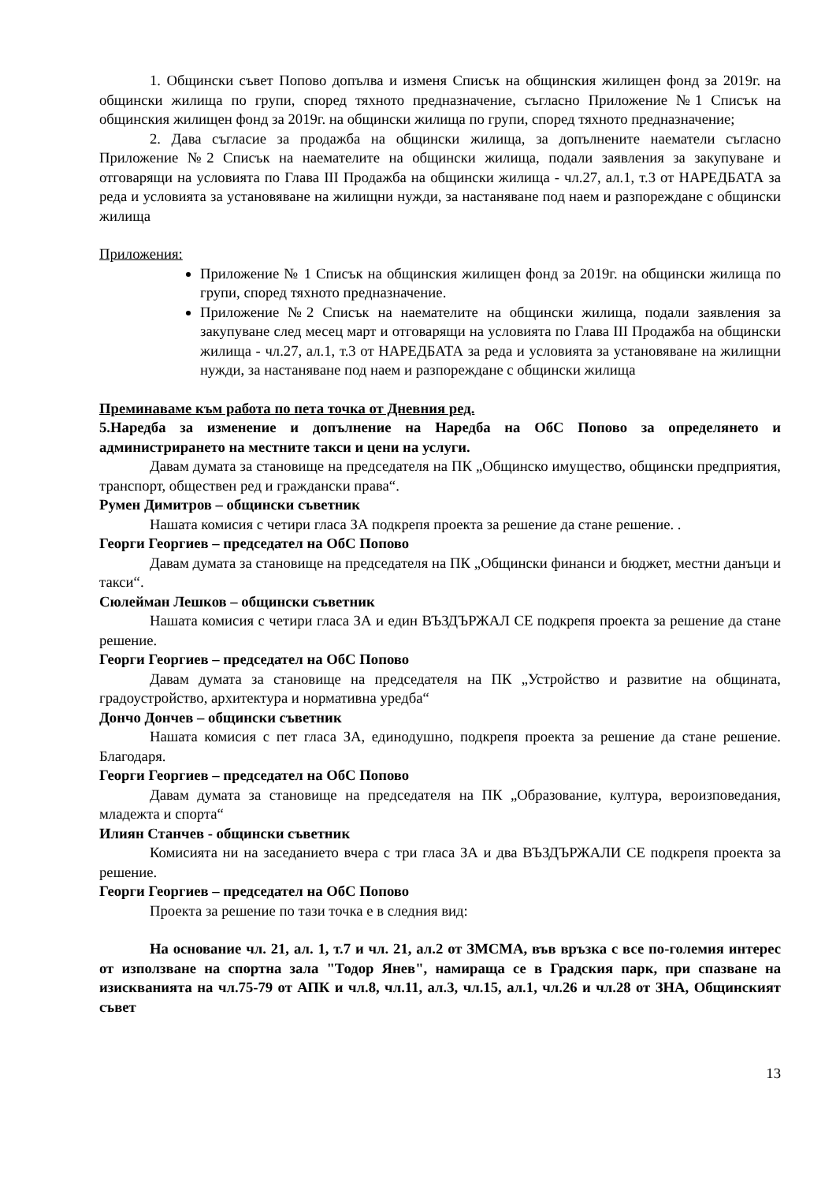1. Общински съвет Попово допълва и изменя Списък на общинския жилищен фонд за 2019г. на общински жилища по групи, според тяхното предназначение, съгласно Приложение №1 Списък на общинския жилищен фонд за 2019г. на общински жилища по групи, според тяхното предназначение;
2. Дава съгласие за продажба на общински жилища, за допълнените наематели съгласно Приложение №2 Списък на наемателите на общински жилища, подали заявления за закупуване и отговарящи на условията по Глава III Продажба на общински жилища - чл.27, ал.1, т.3 от НАРЕДБАТА за реда и условията за установяване на жилищни нужди, за настаняване под наем и разпореждане с общински жилища
Приложения:
Приложение № 1 Списък на общинския жилищен фонд за 2019г. на общински жилища по групи, според тяхното предназначение.
Приложение №2 Списък на наемателите на общински жилища, подали заявления за закупуване след месец март и отговарящи на условията по Глава III Продажба на общински жилища - чл.27, ал.1, т.3 от НАРЕДБАТА за реда и условията за установяване на жилищни нужди, за настаняване под наем и разпореждане с общински жилища
Преминаваме към работа по пета точка от Дневния ред.
5.Наредба за изменение и допълнение на Наредба на ОбС Попово за определянето и администрирането на местните такси и цени на услуги.
Давам думата за становище на председателя на ПК „Общинско имущество, общински предприятия, транспорт, обществен ред и граждански права“.
Румен Димитров – общински съветник
Нашата комисия с четири гласа ЗА подкрепя проекта за решение да стане решение. .
Георги Георгиев – председател на ОбС Попово
Давам думата за становище на председателя на ПК „Общински финанси и бюджет, местни данъци и такси“.
Сюлейман Лешков – общински съветник
Нашата комисия с четири гласа ЗА и един ВЪЗДЪРЖАЛ СЕ подкрепя проекта за решение да стане решение.
Георги Георгиев – председател на ОбС Попово
Давам думата за становище на председателя на ПК „Устройство и развитие на общината, градоустройство, архитектура и нормативна уредба“
Дончо Дончев – общински съветник
Нашата комисия с пет гласа ЗА, единодушно, подкрепя проекта за решение да стане решение. Благодаря.
Георги Георгиев – председател на ОбС Попово
Давам думата за становище на председателя на ПК „Образование, култура, вероизповедания, младежта и спорта“
Илиян Станчев - общински съветник
Комисията ни на заседанието вчера с три гласа ЗА и два ВЪЗДЪРЖАЛИ СЕ подкрепя проекта за решение.
Георги Георгиев – председател на ОбС Попово
Проекта за решение по тази точка е в следния вид:
На основание чл. 21, ал. 1, т.7 и чл. 21, ал.2 от ЗМСМА, във връзка с все по-големия интерес от използване на спортна зала "Тодор Янев", намираща се в Градския парк, при спазване на изискванията на чл.75-79 от АПК и чл.8, чл.11, ал.3, чл.15, ал.1, чл.26 и чл.28 от ЗНА, Общинският съвет
13